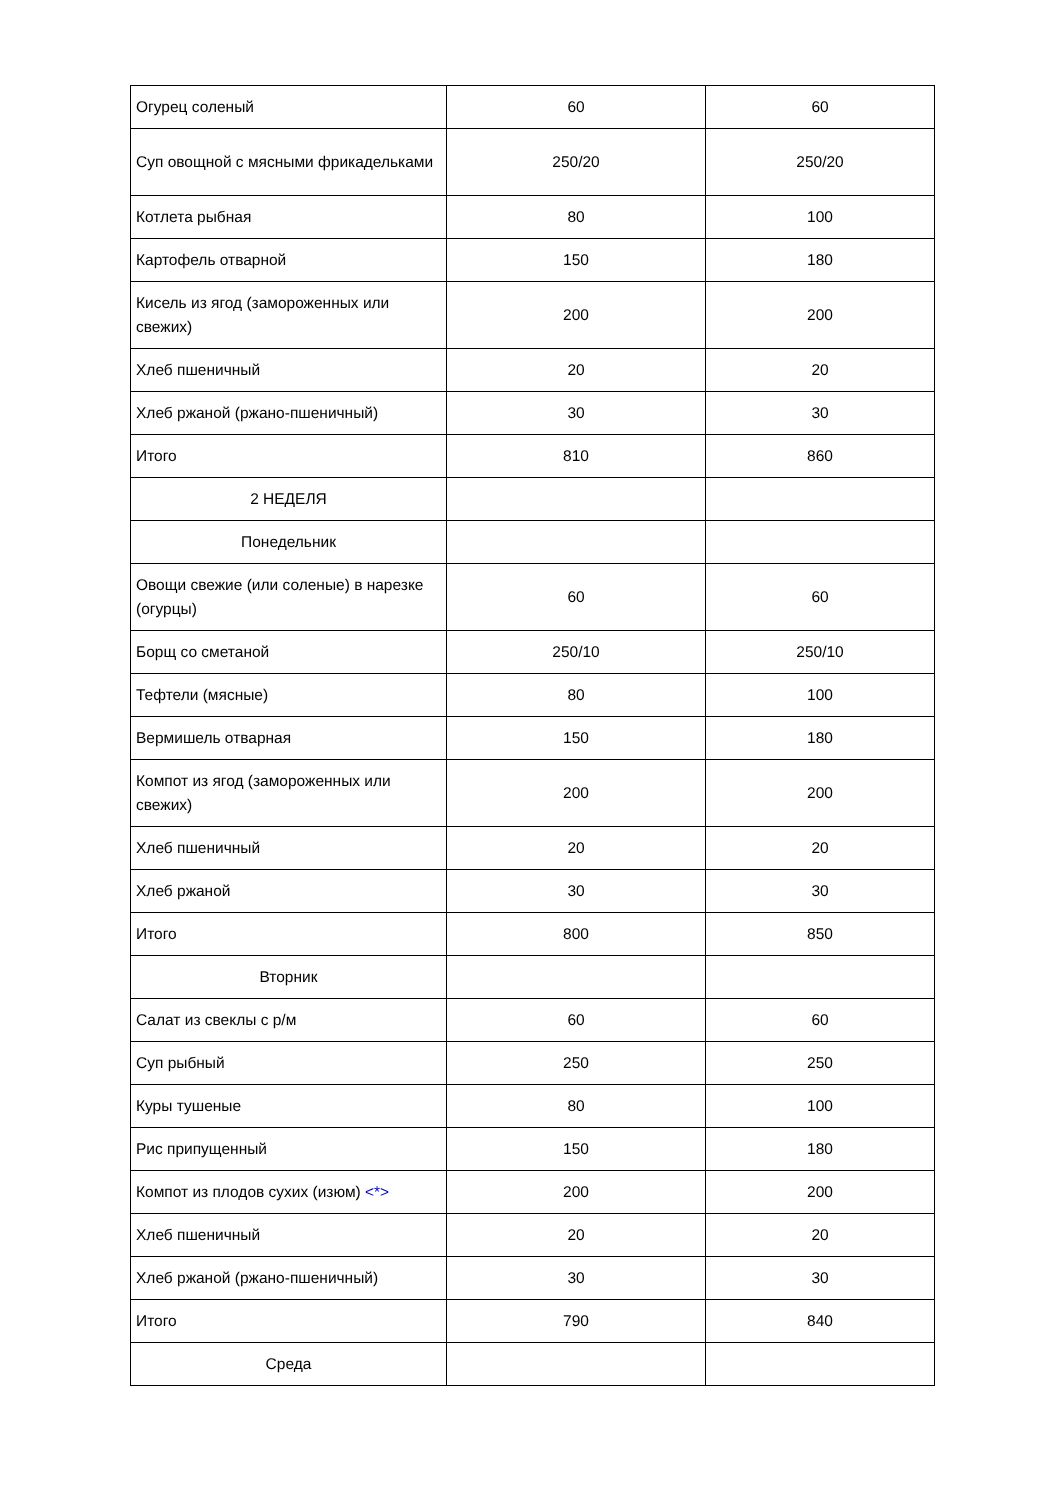| Огурец соленый | 60 | 60 |
| Суп овощной с мясными фрикадельками | 250/20 | 250/20 |
| Котлета рыбная | 80 | 100 |
| Картофель отварной | 150 | 180 |
| Кисель из ягод (замороженных или свежих) | 200 | 200 |
| Хлеб пшеничный | 20 | 20 |
| Хлеб ржаной (ржано-пшеничный) | 30 | 30 |
| Итого | 810 | 860 |
| 2 НЕДЕЛЯ | | |
| Понедельник | | |
| Овощи свежие (или соленые) в нарезке (огурцы) | 60 | 60 |
| Борщ со сметаной | 250/10 | 250/10 |
| Тефтели (мясные) | 80 | 100 |
| Вермишель отварная | 150 | 180 |
| Компот из ягод (замороженных или свежих) | 200 | 200 |
| Хлеб пшеничный | 20 | 20 |
| Хлеб ржаной | 30 | 30 |
| Итого | 800 | 850 |
| Вторник | | |
| Салат из свеклы с р/м | 60 | 60 |
| Суп рыбный | 250 | 250 |
| Куры тушеные | 80 | 100 |
| Рис припущенный | 150 | 180 |
| Компот из плодов сухих (изюм) <*> | 200 | 200 |
| Хлеб пшеничный | 20 | 20 |
| Хлеб ржаной (ржано-пшеничный) | 30 | 30 |
| Итого | 790 | 840 |
| Среда | | |